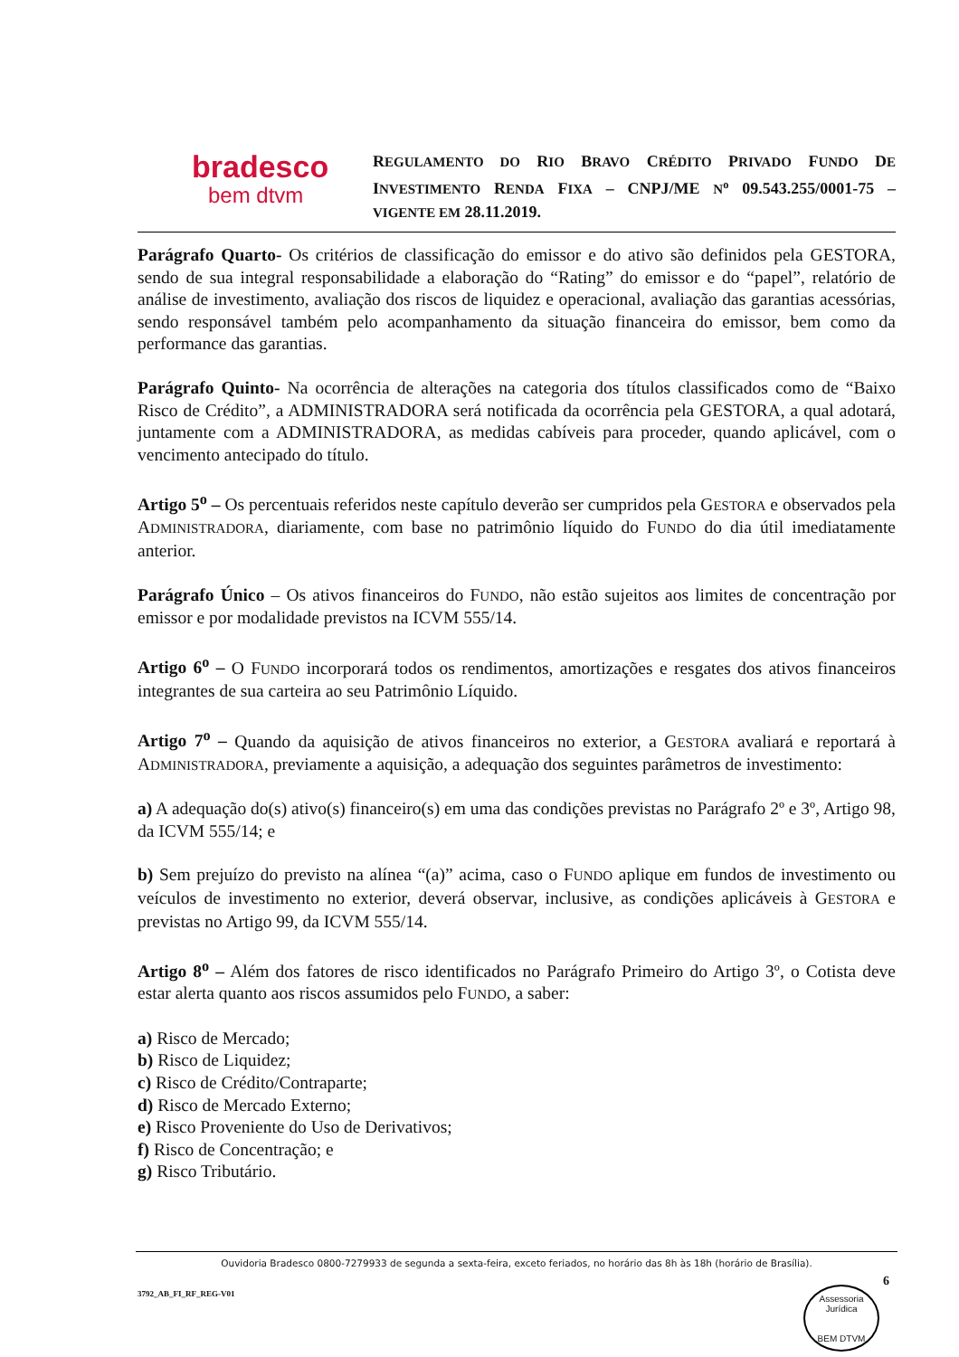bradesco
bem dtvm
REGULAMENTO DO RIO BRAVO CRÉDITO PRIVADO FUNDO DE INVESTIMENTO RENDA FIXA – CNPJ/ME N<sup>o</sup> 09.543.255/0001-75 – VIGENTE EM 28.11.2019.
Parágrafo Quarto- Os critérios de classificação do emissor e do ativo são definidos pela GESTORA, sendo de sua integral responsabilidade a elaboração do “Rating” do emissor e do “papel”, relatório de análise de investimento, avaliação dos riscos de liquidez e operacional, avaliação das garantias acessórias, sendo responsável também pelo acompanhamento da situação financeira do emissor, bem como da performance das garantias.
Parágrafo Quinto- Na ocorrência de alterações na categoria dos títulos classificados como de “Baixo Risco de Crédito”, a ADMINISTRADORA será notificada da ocorrência pela GESTORA, a qual adotará, juntamente com a ADMINISTRADORA, as medidas cabíveis para proceder, quando aplicável, com o vencimento antecipado do título.
Artigo 5<sup>o</sup> – Os percentuais referidos neste capítulo deverão ser cumpridos pela GESTORA e observados pela ADMINISTRADORA, diariamente, com base no patrimônio líquido do FUNDO do dia útil imediatamente anterior.
Parágrafo Único – Os ativos financeiros do FUNDO, não estão sujeitos aos limites de concentração por emissor e por modalidade previstos na ICVM 555/14.
Artigo 6<sup>o</sup> – O FUNDO incorporará todos os rendimentos, amortizações e resgates dos ativos financeiros integrantes de sua carteira ao seu Patrimônio Líquido.
Artigo 7<sup>o</sup> – Quando da aquisição de ativos financeiros no exterior, a GESTORA avaliará e reportará à ADMINISTRADORA, previamente a aquisição, a adequação dos seguintes parâmetros de investimento:
a) A adequação do(s) ativo(s) financeiro(s) em uma das condições previstas no Parágrafo 2º e 3º, Artigo 98, da ICVM 555/14; e
b) Sem prejuízo do previsto na alínea “(a)” acima, caso o FUNDO aplique em fundos de investimento ou veículos de investimento no exterior, deverá observar, inclusive, as condições aplicáveis à GESTORA e previstas no Artigo 99, da ICVM 555/14.
Artigo 8<sup>o</sup> – Além dos fatores de risco identificados no Parágrafo Primeiro do Artigo 3º, o Cotista deve estar alerta quanto aos riscos assumidos pelo FUNDO, a saber:
a) Risco de Mercado;
b) Risco de Liquidez;
c) Risco de Crédito/Contraparte;
d) Risco de Mercado Externo;
e) Risco Proveniente do Uso de Derivativos;
f) Risco de Concentração; e
g) Risco Tributário.
Ouvidoria Bradesco 0800-7279933 de segunda a sexta-feira, exceto feriados, no horário das 8h às 18h (horário de Brasília).
6
3792_AB_FI_RF_REG-V01
Assessoria Jurídica
BEM DTVM